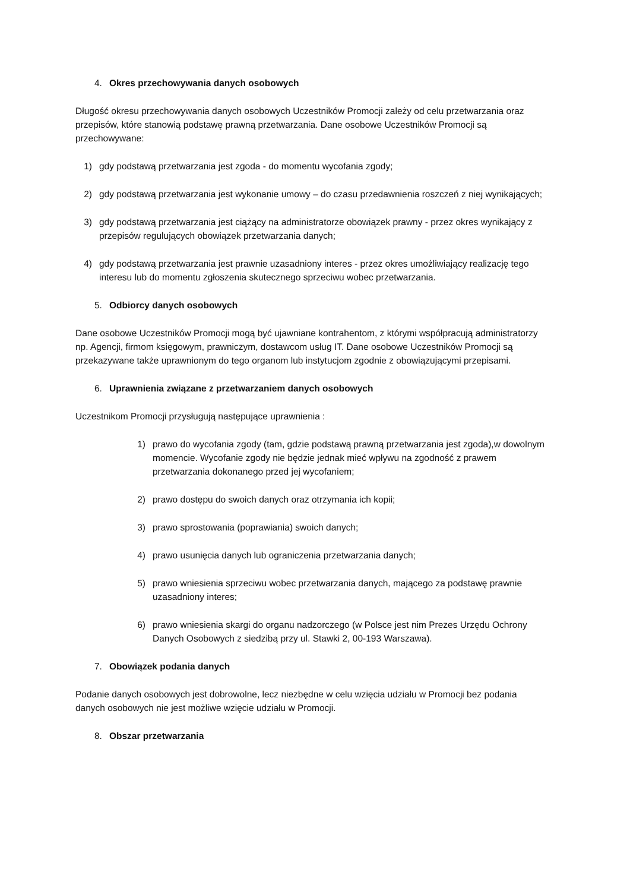4. Okres przechowywania danych osobowych
Długość okresu przechowywania danych osobowych Uczestników Promocji zależy od celu przetwarzania oraz przepisów, które stanowią podstawę prawną przetwarzania. Dane osobowe Uczestników Promocji są przechowywane:
1) gdy podstawą przetwarzania jest zgoda - do momentu wycofania zgody;
2) gdy podstawą przetwarzania jest wykonanie umowy – do czasu przedawnienia roszczeń z niej wynikających;
3) gdy podstawą przetwarzania jest ciążący na administratorze obowiązek prawny - przez okres wynikający z przepisów regulujących obowiązek przetwarzania danych;
4) gdy podstawą przetwarzania jest prawnie uzasadniony interes - przez okres umożliwiający realizację tego interesu lub do momentu zgłoszenia skutecznego sprzeciwu wobec przetwarzania.
5. Odbiorcy danych osobowych
Dane osobowe Uczestników Promocji mogą być ujawniane kontrahentom, z którymi współpracują administratorzy np. Agencji, firmom księgowym, prawniczym, dostawcom usług IT. Dane osobowe Uczestników Promocji są przekazywane także uprawnionym do tego organom lub instytucjom zgodnie z obowiązującymi przepisami.
6. Uprawnienia związane z przetwarzaniem danych osobowych
Uczestnikom Promocji przysługują następujące uprawnienia :
1) prawo do wycofania zgody (tam, gdzie podstawą prawną przetwarzania jest zgoda),w dowolnym momencie. Wycofanie zgody nie będzie jednak mieć wpływu na zgodność z prawem przetwarzania dokonanego przed jej wycofaniem;
2) prawo dostępu do swoich danych oraz otrzymania ich kopii;
3) prawo sprostowania (poprawiania) swoich danych;
4) prawo usunięcia danych lub ograniczenia przetwarzania danych;
5) prawo wniesienia sprzeciwu wobec przetwarzania danych, mającego za podstawę prawnie uzasadniony interes;
6) prawo wniesienia skargi do organu nadzorczego (w Polsce jest nim Prezes Urzędu Ochrony Danych Osobowych z siedzibą przy ul. Stawki 2, 00-193 Warszawa).
7. Obowiązek podania danych
Podanie danych osobowych jest dobrowolne, lecz niezbędne w celu wzięcia udziału w Promocji bez podania danych osobowych nie jest możliwe wzięcie udziału w Promocji.
8. Obszar przetwarzania